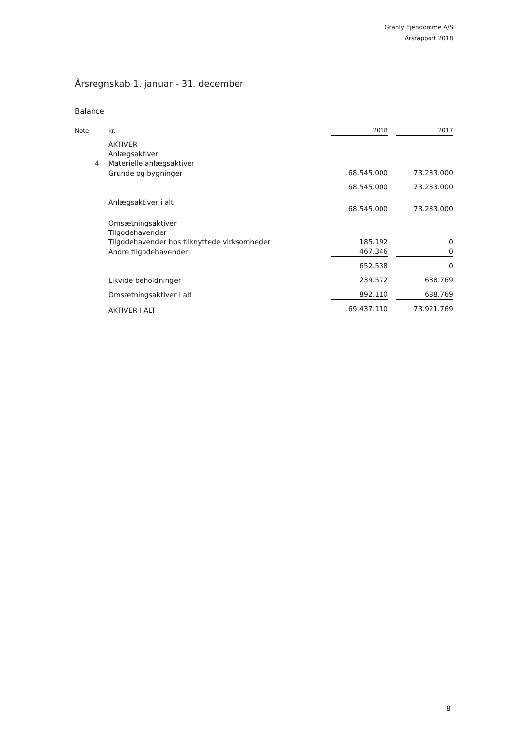Granly Ejendomme A/S
Årsrapport 2018
Årsregnskab 1. januar - 31. december
Balance
| Note | kr. | 2018 | | 2017 |
| --- | --- | --- | --- | --- |
| | AKTIVER | | | |
| | Anlægsaktiver | | | |
| 4 | Materielle anlægsaktiver | | | |
| | Grunde og bygninger | 68.545.000 | | 73.233.000 |
| | | 68.545.000 | | 73.233.000 |
| | Anlægsaktiver i alt | 68.545.000 | | 73.233.000 |
| | Omsætningsaktiver | | | |
| | Tilgodehavender | | | |
| | Tilgodehavender hos tilknyttede virksomheder | 185.192 | | 0 |
| | Andre tilgodehavender | 467.346 | | 0 |
| | | 652.538 | | 0 |
| | Likvide beholdninger | 239.572 | | 688.769 |
| | Omsætningsaktiver i alt | 892.110 | | 688.769 |
| | AKTIVER I ALT | 69.437.110 | | 73.921.769 |
8